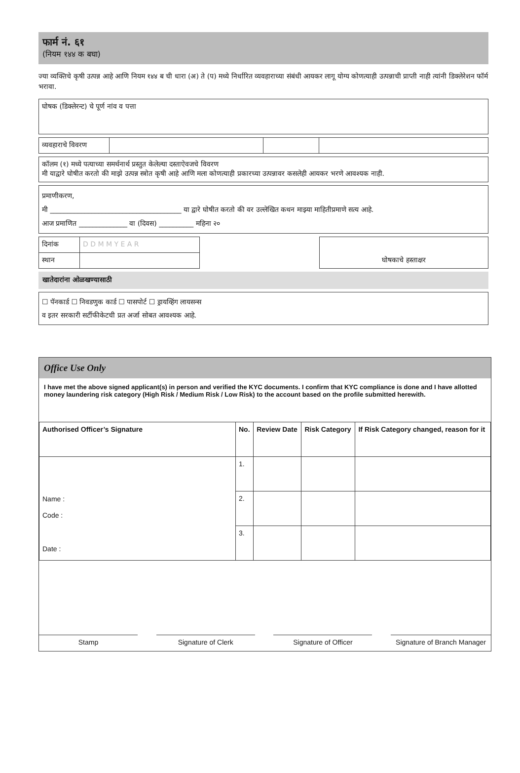फार्म नं. ६१
(नियम १४४ क बघा)
ज्या व्यक्तिचे कृषी उत्पन्न आहे आणि नियम १४४ ब ची धारा (अ) ते (प) मध्ये निर्धारित व्यवहाराच्या संबंधी आयकर लागू योग्य कोणत्याही उत्पन्नाची प्राप्ती नाही त्यांनी डिक्लेरेशन फॉर्म भरावा.
घोषक (डिक्लेरन्ट) चे पूर्ण नांव व पत्ता
| व्यवहाराचे विवरण | | | |
कॉलम (१) मध्ये पत्याच्या समर्थनार्थ प्रस्तुत केलेल्या दस्ताऐवजचे विवरण
मी याद्वारे घोषीत करतो की माझे उत्पन्न स्त्रोत कृषी आहे आणि मला कोणत्याही प्रकारच्या उत्पन्नावर कसलेही आयकर भरणे आवश्यक नाही.
प्रमाणीकरण,
मी ______________________________________ या द्वारे घोषीत करतो की वर उल्लेखित कथन माझ्या माहितीप्रमाणे सत्य आहे.
आज प्रमाणित ______________ वा (दिवस) __________ महिना २०
| दिनांक | D D M M Y E A R | | घोषकाचे हस्ताक्षर |
| स्थान | | | |
खातेदारांना ओळखण्यासाठी
☐ पॅनकार्ड ☐ निवडणुक कार्ड ☐ पासपोर्ट ☐ ड्रायव्हिंग लायसन्स
व इतर सरकारी सर्टीफीकेटची प्रत अर्जा सोबत आवश्यक आहे.
Office Use Only
I have met the above signed applicant(s) in person and verified the KYC documents. I confirm that KYC compliance is done and I have allotted money laundering risk category (High Risk / Medium Risk / Low Risk) to the account based on the profile submitted herewith.
| Authorised Officer’s Signature | No. | Review Date | Risk Category | If Risk Category changed, reason for it |
| --- | --- | --- | --- | --- |
| Name : Code : Date : | 1. | | | |
| | 2. | | | |
| | 3. | | | |
Stamp Signature of Clerk Signature of Officer Signature of Branch Manager